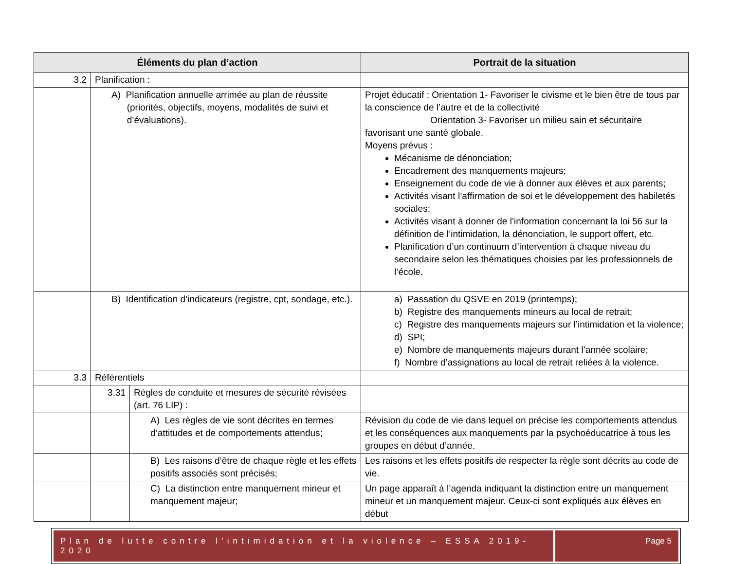| Éléments du plan d’action | | | Portrait de la situation |
| --- | --- | --- | --- |
| 3.2 | Planification : | | |
| | A) Planification annuelle arrimée au plan de réussite (priorités, objectifs, moyens, modalités de suivi et d’évaluations). | | Projet éducatif : Orientation 1- Favoriser le civisme et le bien être de tous par la conscience de l’autre et de la collectivité Orientation 3- Favoriser un milieu sain et sécuritaire favorisant une santé globale. Moyens prévus : Mécanisme de dénonciation; Encadrement des manquements majeurs; Enseignement du code de vie à donner aux élèves et aux parents; Activités visant l’affirmation de soi et le développement des habiletés sociales; Activités visant à donner de l’information concernant la loi 56 sur la définition de l’intimidation, la dénonciation, le support offert, etc. Planification d’un continuum d’intervention à chaque niveau du secondaire selon les thématiques choisies par les professionnels de l’école. |
| | B) Identification d’indicateurs (registre, cpt, sondage, etc.). | | a) Passation du QSVE en 2019 (printemps); b) Registre des manquements mineurs au local de retrait; c) Registre des manquements majeurs sur l’intimidation et la violence; d) SPI; e) Nombre de manquements majeurs durant l’année scolaire; f) Nombre d’assignations au local de retrait reliées à la violence. |
| 3.3 | Référentiels | | |
| | 3.31 | Règles de conduite et mesures de sécurité révisées (art. 76 LIP) : | |
| | | A) Les règles de vie sont décrites en termes d’attitudes et de comportements attendus; | Révision du code de vie dans lequel on précise les comportements attendus et les conséquences aux manquements par la psychoéducatrice à tous les groupes en début d’année. |
| | | B) Les raisons d’être de chaque règle et les effets positifs associés sont précisés; | Les raisons et les effets positifs de respecter la règle sont décrits au code de vie. |
| | | C) La distinction entre manquement mineur et manquement majeur; | Un page apparaît à l’agenda indiquant la distinction entre un manquement mineur et un manquement majeur. Ceux-ci sont expliqués aux élèves en début |
Plan de lutte contre l’intimidation et la violence – ESSA 2019-2020
Page 5